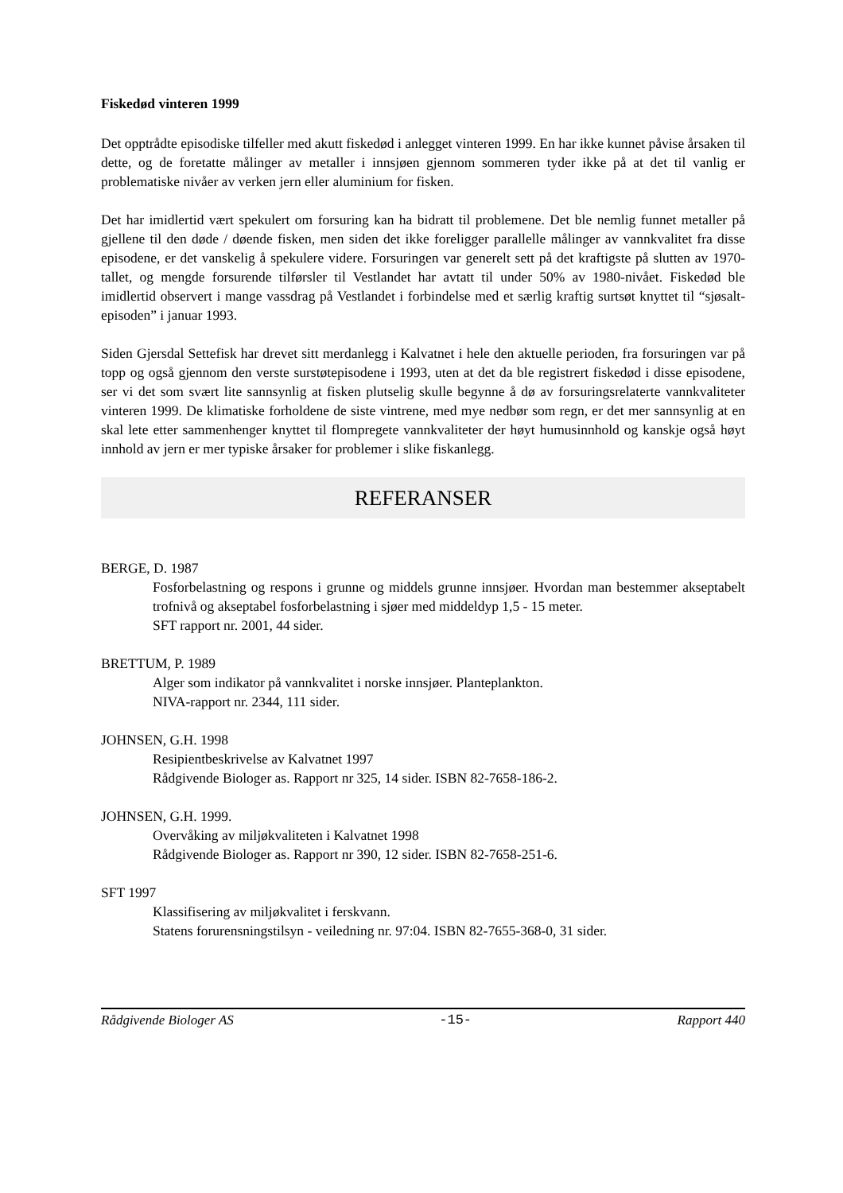Fiskedød vinteren 1999
Det opptrådte episodiske tilfeller med akutt fiskedød i anlegget vinteren 1999. En har ikke kunnet påvise årsaken til dette, og de foretatte målinger av metaller i innsjøen gjennom sommeren tyder ikke på at det til vanlig er problematiske nivåer av verken jern eller aluminium for fisken.
Det har imidlertid vært spekulert om forsuring kan ha bidratt til problemene. Det ble nemlig funnet metaller på gjellene til den døde / døende fisken, men siden det ikke foreligger parallelle målinger av vannkvalitet fra disse episodene, er det vanskelig å spekulere videre. Forsuringen var generelt sett på det kraftigste på slutten av 1970-tallet, og mengde forsurende tilførsler til Vestlandet har avtatt til under 50% av 1980-nivået. Fiskedød ble imidlertid observert i mange vassdrag på Vestlandet i forbindelse med et særlig kraftig surtsøt knyttet til “sjøsalt-episoden” i januar 1993.
Siden Gjersdal Settefisk har drevet sitt merdanlegg i Kalvatnet i hele den aktuelle perioden, fra forsuringen var på topp og også gjennom den verste surstøtepisodene i 1993, uten at det da ble registrert fiskedød i disse episodene, ser vi det som svært lite sannsynlig at fisken plutselig skulle begynne å dø av forsuringsrelaterte vannkvaliteter vinteren 1999. De klimatiske forholdene de siste vintrene, med mye nedbør som regn, er det mer sannsynlig at en skal lete etter sammenhenger knyttet til flompregete vannkvaliteter der høyt humusinnhold og kanskje også høyt innhold av jern er mer typiske årsaker for problemer i slike fiskanlegg.
REFERANSER
BERGE, D. 1987
Fosforbelastning og respons i grunne og middels grunne innsjøer. Hvordan man bestemmer akseptabelt trofnivå og akseptabel fosforbelastning i sjøer med middeldyp 1,5 - 15 meter.
SFT rapport nr. 2001, 44 sider.
BRETTUM, P. 1989
Alger som indikator på vannkvalitet i norske innsjøer. Planteplankton.
NIVA-rapport nr. 2344, 111 sider.
JOHNSEN, G.H. 1998
Resipientbeskrivelse av Kalvatnet 1997
Rådgivende Biologer as. Rapport nr 325, 14 sider. ISBN 82-7658-186-2.
JOHNSEN, G.H. 1999.
Overvåking av miljøkvaliteten i Kalvatnet 1998
Rådgivende Biologer as. Rapport nr 390, 12 sider. ISBN 82-7658-251-6.
SFT 1997
Klassifisering av miljøkvalitet i ferskvann.
Statens forurensningstilsyn - veiledning nr. 97:04. ISBN 82-7655-368-0, 31 sider.
Rådgivende Biologer AS -15- Rapport 440